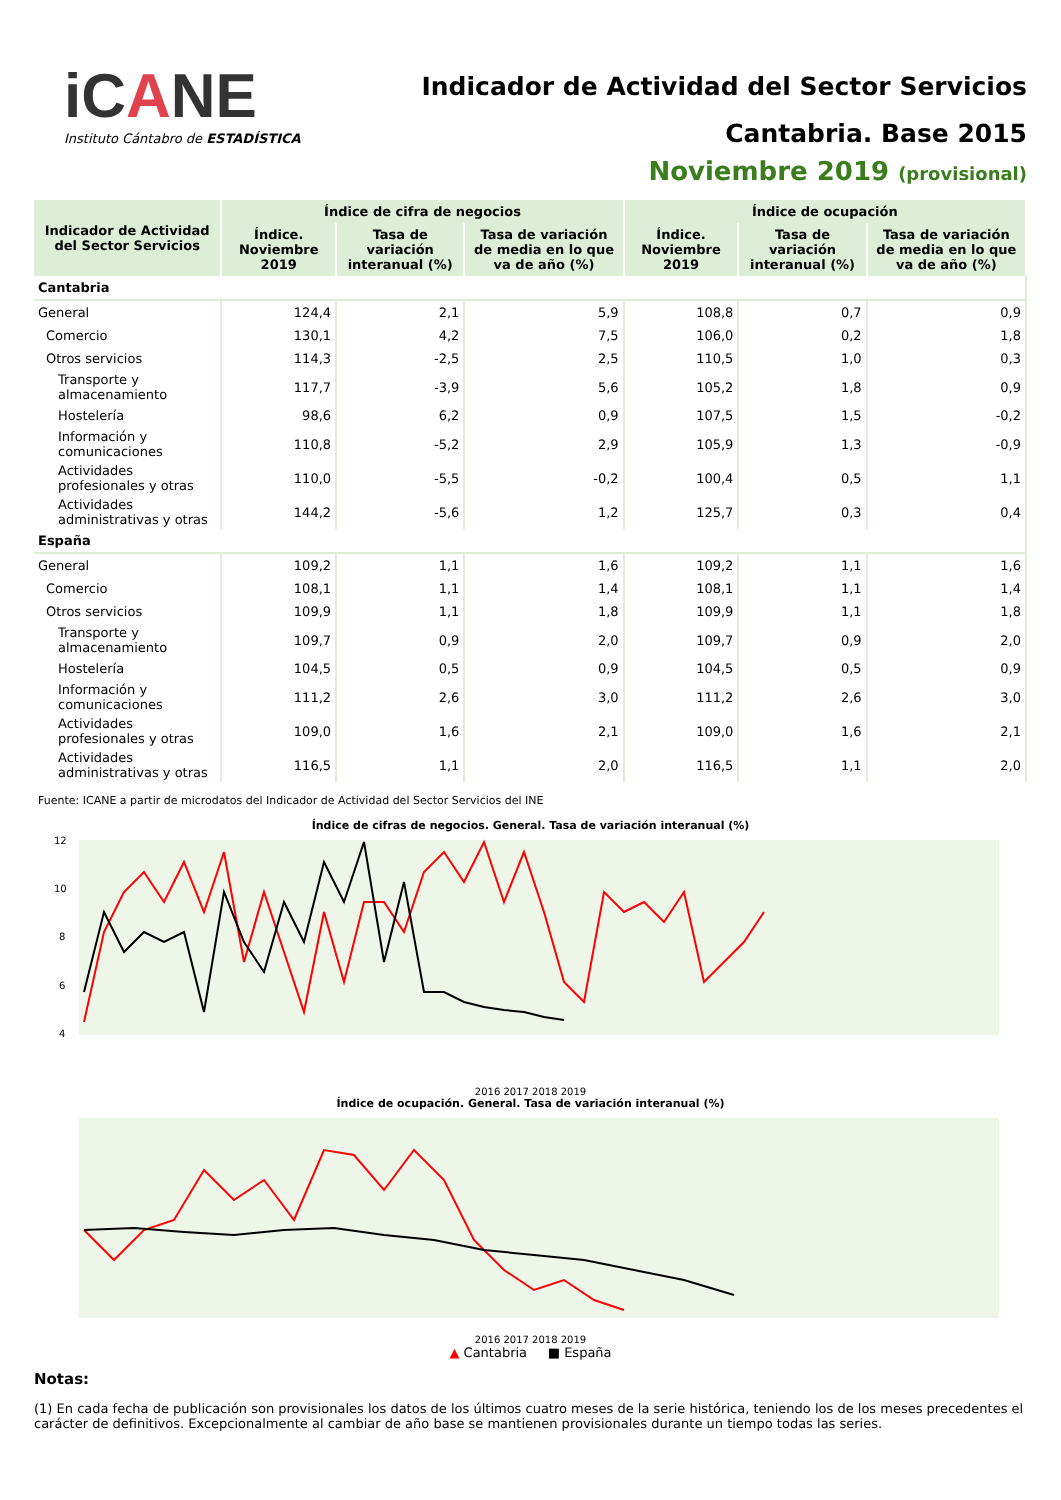iCANE
Instituto Cántabro de ESTADÍSTICA
Indicador de Actividad del Sector Servicios
Cantabria. Base 2015
Noviembre 2019 (provisional)
| Indicador de Actividad del Sector Servicios | Índice de cifra de negocios | | | Índice de ocupación | | |
| --- | --- | --- | --- | --- | --- | --- |
| | Índice. Noviembre 2019 | Tasa de variación interanual (%) | Tasa de variación de media en lo que va de año (%) | Índice. Noviembre 2019 | Tasa de variación interanual (%) | Tasa de variación de media en lo que va de año (%) |
| Cantabria | | | | | | |
| General | 124,4 | 2,1 | 5,9 | 108,8 | 0,7 | 0,9 |
| Comercio | 130,1 | 4,2 | 7,5 | 106,0 | 0,2 | 1,8 |
| Otros servicios | 114,3 | -2,5 | 2,5 | 110,5 | 1,0 | 0,3 |
| Transporte y almacenamiento | 117,7 | -3,9 | 5,6 | 105,2 | 1,8 | 0,9 |
| Hostelería | 98,6 | 6,2 | 0,9 | 107,5 | 1,5 | -0,2 |
| Información y comunicaciones | 110,8 | -5,2 | 2,9 | 105,9 | 1,3 | -0,9 |
| Actividades profesionales y otras | 110,0 | -5,5 | -0,2 | 100,4 | 0,5 | 1,1 |
| Actividades administrativas y otras | 144,2 | -5,6 | 1,2 | 125,7 | 0,3 | 0,4 |
| España | | | | | | |
| General | 109,2 | 1,1 | 1,6 | 109,2 | 1,1 | 1,6 |
| Comercio | 108,1 | 1,1 | 1,4 | 108,1 | 1,1 | 1,4 |
| Otros servicios | 109,9 | 1,1 | 1,8 | 109,9 | 1,1 | 1,8 |
| Transporte y almacenamiento | 109,7 | 0,9 | 2,0 | 109,7 | 0,9 | 2,0 |
| Hostelería | 104,5 | 0,5 | 0,9 | 104,5 | 0,5 | 0,9 |
| Información y comunicaciones | 111,2 | 2,6 | 3,0 | 111,2 | 2,6 | 3,0 |
| Actividades profesionales y otras | 109,0 | 1,6 | 2,1 | 109,0 | 1,6 | 2,1 |
| Actividades administrativas y otras | 116,5 | 1,1 | 2,0 | 116,5 | 1,1 | 2,0 |
Fuente: ICANE a partir de microdatos del Indicador de Actividad del Sector Servicios del INE
Índice de cifras de negocios. General. Tasa de variación interanual (%)
12
10
8
6
4
2016 2017 2018 2019
Índice de ocupación. General. Tasa de variación interanual (%)
2016 2017 2018 2019
▲ Cantabria ■ España
Notas:
(1) En cada fecha de publicación son provisionales los datos de los últimos cuatro meses de la serie histórica, teniendo los de los meses precedentes el carácter de definitivos. Excepcionalmente al cambiar de año base se mantienen provisionales durante un tiempo todas las series.